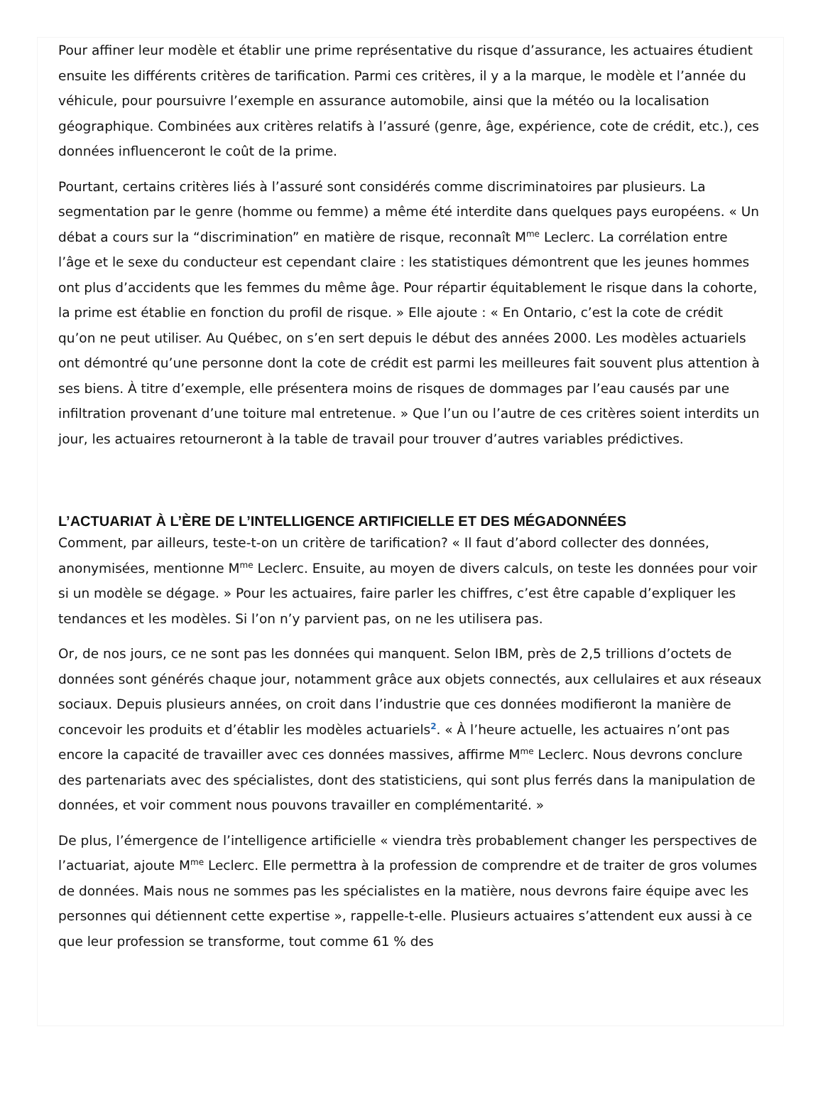Pour affiner leur modèle et établir une prime représentative du risque d’assurance, les actuaires étudient ensuite les différents critères de tarification. Parmi ces critères, il y a la marque, le modèle et l’année du véhicule, pour poursuivre l’exemple en assurance automobile, ainsi que la météo ou la localisation géographique. Combinées aux critères relatifs à l’assuré (genre, âge, expérience, cote de crédit, etc.), ces données influenceront le coût de la prime.
Pourtant, certains critères liés à l’assuré sont considérés comme discriminatoires par plusieurs. La segmentation par le genre (homme ou femme) a même été interdite dans quelques pays européens. « Un débat a cours sur la “discrimination” en matière de risque, reconnaît M<sup>me</sup> Leclerc. La corrélation entre l’âge et le sexe du conducteur est cependant claire : les statistiques démontrent que les jeunes hommes ont plus d’accidents que les femmes du même âge. Pour répartir équitablement le risque dans la cohorte, la prime est établie en fonction du profil de risque. » Elle ajoute : « En Ontario, c’est la cote de crédit qu’on ne peut utiliser. Au Québec, on s’en sert depuis le début des années 2000. Les modèles actuariels ont démontré qu’une personne dont la cote de crédit est parmi les meilleures fait souvent plus attention à ses biens. À titre d’exemple, elle présentera moins de risques de dommages par l’eau causés par une infiltration provenant d’une toiture mal entretenue. » Que l’un ou l’autre de ces critères soient interdits un jour, les actuaires retourneront à la table de travail pour trouver d’autres variables prédictives.
L’ACTUARIAT À L’ÈRE DE L’INTELLIGENCE ARTIFICIELLE ET DES MÉGADONNÉES
Comment, par ailleurs, teste-t-on un critère de tarification? « Il faut d’abord collecter des données, anonymisées, mentionne M<sup>me</sup> Leclerc. Ensuite, au moyen de divers calculs, on teste les données pour voir si un modèle se dégage. » Pour les actuaires, faire parler les chiffres, c’est être capable d’expliquer les tendances et les modèles. Si l’on n’y parvient pas, on ne les utilisera pas.
Or, de nos jours, ce ne sont pas les données qui manquent. Selon IBM, près de 2,5 trillions d’octets de données sont générés chaque jour, notamment grâce aux objets connectés, aux cellulaires et aux réseaux sociaux. Depuis plusieurs années, on croit dans l’industrie que ces données modifieront la manière de concevoir les produits et d’établir les modèles actuariels<sup>2</sup>. « À l’heure actuelle, les actuaires n’ont pas encore la capacité de travailler avec ces données massives, affirme M<sup>me</sup> Leclerc. Nous devrons conclure des partenariats avec des spécialistes, dont des statisticiens, qui sont plus ferrés dans la manipulation de données, et voir comment nous pouvons travailler en complémentarité. »
De plus, l’émergence de l’intelligence artificielle « viendra très probablement changer les perspectives de l’actuariat, ajoute M<sup>me</sup> Leclerc. Elle permettra à la profession de comprendre et de traiter de gros volumes de données. Mais nous ne sommes pas les spécialistes en la matière, nous devrons faire équipe avec les personnes qui détiennent cette expertise », rappelle-t-elle. Plusieurs actuaires s’attendent eux aussi à ce que leur profession se transforme, tout comme 61 % des